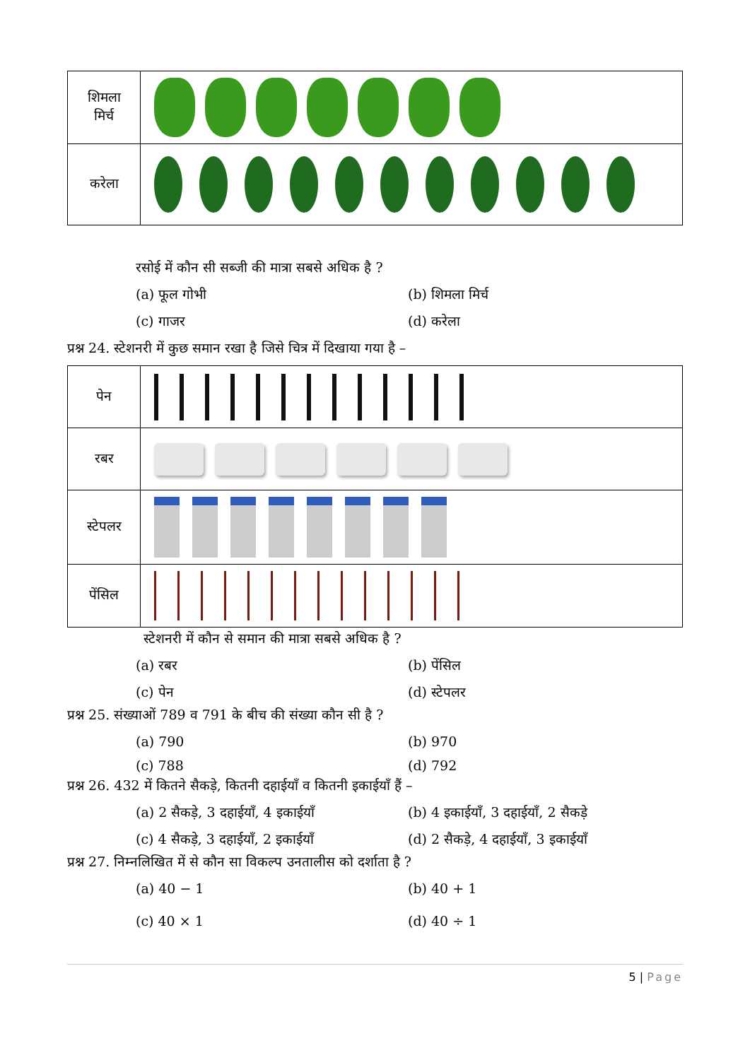| शिमला मिर्च | |
| करेला | |
रसोई में कौन सी सब्जी की मात्रा सबसे अधिक है ?
(a) फूल गोभी
(b) शिमला मिर्च
(c) गाजर
(d) करेला
प्रश्न 24. स्टेशनरी में कुछ समान रखा है जिसे चित्र में दिखाया गया है –
| पेन | |
| रबर | |
| स्टेपलर | |
| पेंसिल | |
स्टेशनरी में कौन से समान की मात्रा सबसे अधिक है ?
(a) रबर
(b) पेंसिल
(c) पेन
(d) स्टेपलर
प्रश्न 25. संख्याओं 789 व 791 के बीच की संख्या कौन सी है ?
(a) 790
(b) 970
(c) 788
(d) 792
प्रश्न 26. 432 में कितने सैकड़े, कितनी दहाईयाँ व कितनी इकाईयाँ हैं –
(a) 2 सैकड़े, 3 दहाईयाँ, 4 इकाईयाँ
(b) 4 इकाईयाँ, 3 दहाईयाँ, 2 सैकड़े
(c) 4 सैकड़े, 3 दहाईयाँ, 2 इकाईयाँ
(d) 2 सैकड़े, 4 दहाईयाँ, 3 इकाईयाँ
प्रश्न 27. निम्नलिखित में से कौन सा विकल्प उनतालीस को दर्शाता है ?
(a) 40 − 1
(b) 40 + 1
(c) 40 × 1
(d) 40 ÷ 1
5 | Page